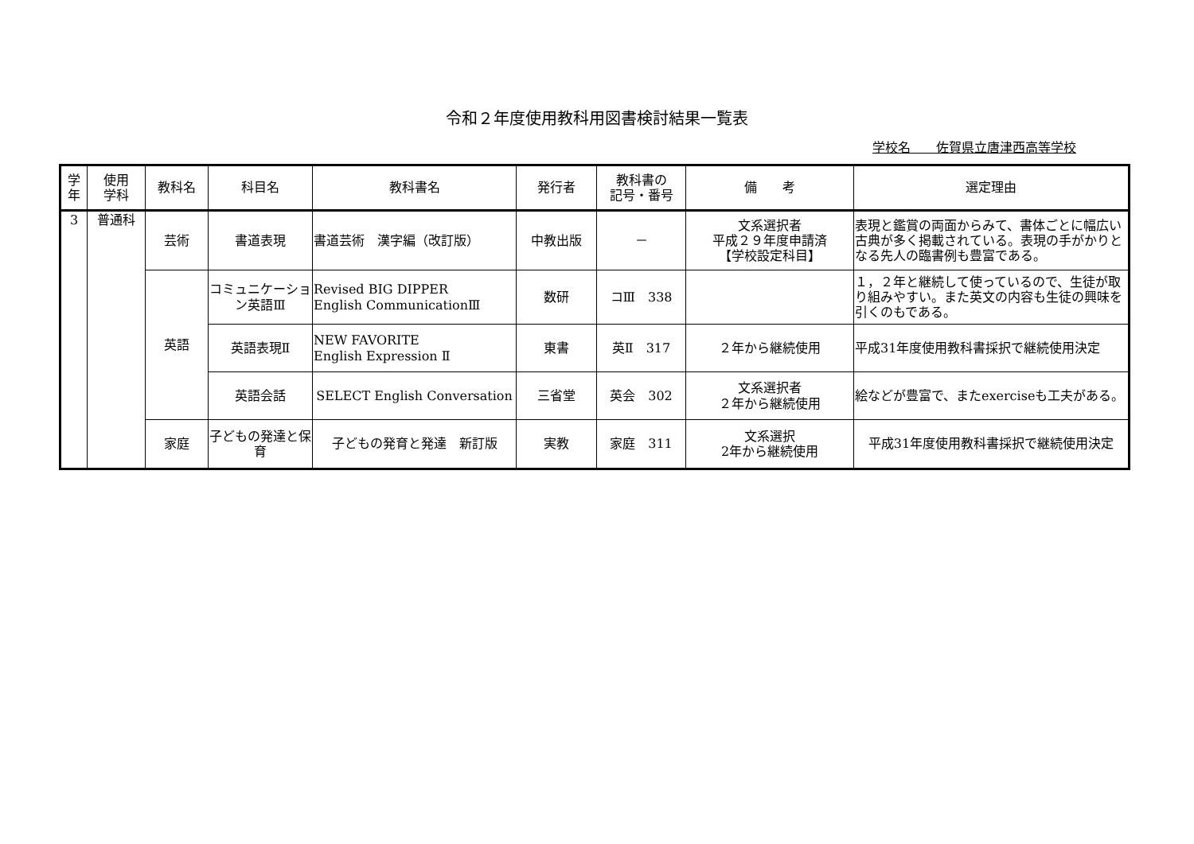令和２年度使用教科用図書検討結果一覧表
学校名　　佐賀県立唐津西高等学校
| 学 年 | 使用 学科 | 教科名 | 科目名 | 教科書名 | 発行者 | 教科書の 記号・番号 | 備 考 | 選定理由 |
| --- | --- | --- | --- | --- | --- | --- | --- | --- |
| 3 | 普通科 | 芸術 | 書道表現 | 書道芸術 漢字編（改訂版） | 中教出版 | － | 文系選択者 平成２９年度申請済 【学校設定科目】 | 表現と鑑賞の両面からみて、書体ごとに幅広い古典が多く掲載されている。表現の手がかりとなる先人の臨書例も豊富である。 |
| | | 英語 | コミュニケーション英語Ⅲ | Revised BIG DIPPER English CommunicationⅢ | 数研 | コⅢ 338 | | １，２年と継続して使っているので、生徒が取り組みやすい。また英文の内容も生徒の興味を引くのもである。 |
| | | | 英語表現Ⅱ | NEW FAVORITE English Expression Ⅱ | 東書 | 英Ⅱ 317 | ２年から継続使用 | 平成31年度使用教科書採択で継続使用決定 |
| | | | 英語会話 | SELECT English Conversation | 三省堂 | 英会 302 | 文系選択者 ２年から継続使用 | 絵などが豊富で、またexerciseも工夫がある。 |
| | | 家庭 | 子どもの発達と保育 | 子どもの発育と発達 新訂版 | 実教 | 家庭 311 | 文系選択 2年から継続使用 | 平成31年度使用教科書採択で継続使用決定 |